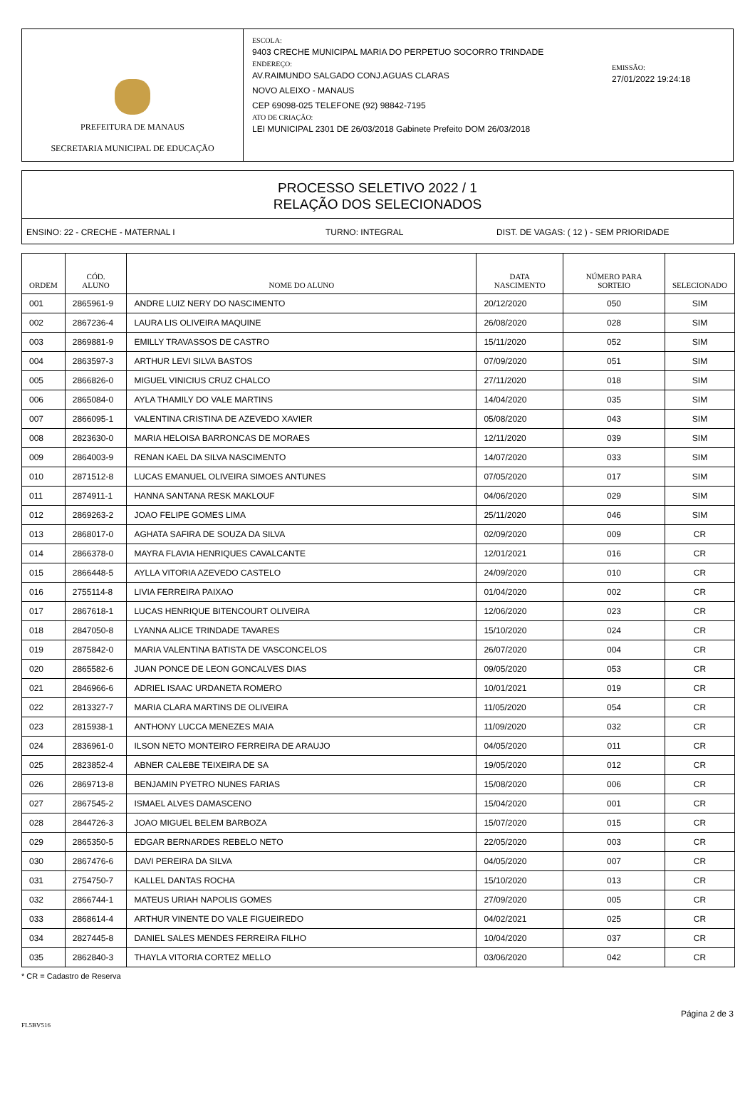PREFEITURA DE MANAUS
SECRETARIA MUNICIPAL DE EDUCAÇÃO
ESCOLA:
9403 CRECHE MUNICIPAL MARIA DO PERPETUO SOCORRO TRINDADE
ENDEREÇO:
AV.RAIMUNDO SALGADO CONJ.AGUAS CLARAS
NOVO ALEIXO - MANAUS
CEP 69098-025 TELEFONE (92) 98842-7195
ATO DE CRIAÇÃO:
LEI MUNICIPAL 2301 DE 26/03/2018 Gabinete Prefeito DOM 26/03/2018
EMISSÃO:
27/01/2022 19:24:18
PROCESSO SELETIVO 2022 / 1
RELAÇÃO DOS SELECIONADOS
ENSINO: 22 - CRECHE - MATERNAL I TURNO: INTEGRAL DIST. DE VAGAS: ( 12 ) - SEM PRIORIDADE
| ORDEM | CÓD. ALUNO | NOME DO ALUNO | DATA NASCIMENTO | NÚMERO PARA SORTEIO | SELECIONADO |
| --- | --- | --- | --- | --- | --- |
| 001 | 2865961-9 | ANDRE LUIZ NERY DO NASCIMENTO | 20/12/2020 | 050 | SIM |
| 002 | 2867236-4 | LAURA LIS OLIVEIRA MAQUINE | 26/08/2020 | 028 | SIM |
| 003 | 2869881-9 | EMILLY TRAVASSOS DE CASTRO | 15/11/2020 | 052 | SIM |
| 004 | 2863597-3 | ARTHUR LEVI SILVA BASTOS | 07/09/2020 | 051 | SIM |
| 005 | 2866826-0 | MIGUEL VINICIUS CRUZ CHALCO | 27/11/2020 | 018 | SIM |
| 006 | 2865084-0 | AYLA THAMILY DO VALE MARTINS | 14/04/2020 | 035 | SIM |
| 007 | 2866095-1 | VALENTINA CRISTINA DE AZEVEDO XAVIER | 05/08/2020 | 043 | SIM |
| 008 | 2823630-0 | MARIA HELOISA BARRONCAS DE MORAES | 12/11/2020 | 039 | SIM |
| 009 | 2864003-9 | RENAN KAEL DA SILVA NASCIMENTO | 14/07/2020 | 033 | SIM |
| 010 | 2871512-8 | LUCAS EMANUEL OLIVEIRA SIMOES ANTUNES | 07/05/2020 | 017 | SIM |
| 011 | 2874911-1 | HANNA SANTANA RESK MAKLOUF | 04/06/2020 | 029 | SIM |
| 012 | 2869263-2 | JOAO FELIPE GOMES LIMA | 25/11/2020 | 046 | SIM |
| 013 | 2868017-0 | AGHATA SAFIRA DE SOUZA DA SILVA | 02/09/2020 | 009 | CR |
| 014 | 2866378-0 | MAYRA FLAVIA HENRIQUES CAVALCANTE | 12/01/2021 | 016 | CR |
| 015 | 2866448-5 | AYLLA VITORIA AZEVEDO CASTELO | 24/09/2020 | 010 | CR |
| 016 | 2755114-8 | LIVIA FERREIRA PAIXAO | 01/04/2020 | 002 | CR |
| 017 | 2867618-1 | LUCAS HENRIQUE BITENCOURT OLIVEIRA | 12/06/2020 | 023 | CR |
| 018 | 2847050-8 | LYANNA ALICE TRINDADE TAVARES | 15/10/2020 | 024 | CR |
| 019 | 2875842-0 | MARIA VALENTINA BATISTA DE VASCONCELOS | 26/07/2020 | 004 | CR |
| 020 | 2865582-6 | JUAN PONCE DE LEON GONCALVES DIAS | 09/05/2020 | 053 | CR |
| 021 | 2846966-6 | ADRIEL ISAAC URDANETA ROMERO | 10/01/2021 | 019 | CR |
| 022 | 2813327-7 | MARIA CLARA MARTINS DE OLIVEIRA | 11/05/2020 | 054 | CR |
| 023 | 2815938-1 | ANTHONY LUCCA MENEZES MAIA | 11/09/2020 | 032 | CR |
| 024 | 2836961-0 | ILSON NETO MONTEIRO FERREIRA DE ARAUJO | 04/05/2020 | 011 | CR |
| 025 | 2823852-4 | ABNER CALEBE TEIXEIRA DE SA | 19/05/2020 | 012 | CR |
| 026 | 2869713-8 | BENJAMIN PYETRO NUNES FARIAS | 15/08/2020 | 006 | CR |
| 027 | 2867545-2 | ISMAEL ALVES DAMASCENO | 15/04/2020 | 001 | CR |
| 028 | 2844726-3 | JOAO MIGUEL BELEM BARBOZA | 15/07/2020 | 015 | CR |
| 029 | 2865350-5 | EDGAR BERNARDES REBELO NETO | 22/05/2020 | 003 | CR |
| 030 | 2867476-6 | DAVI PEREIRA DA SILVA | 04/05/2020 | 007 | CR |
| 031 | 2754750-7 | KALLEL DANTAS ROCHA | 15/10/2020 | 013 | CR |
| 032 | 2866744-1 | MATEUS URIAH NAPOLIS GOMES | 27/09/2020 | 005 | CR |
| 033 | 2868614-4 | ARTHUR VINENTE DO VALE FIGUEIREDO | 04/02/2021 | 025 | CR |
| 034 | 2827445-8 | DANIEL SALES MENDES FERREIRA FILHO | 10/04/2020 | 037 | CR |
| 035 | 2862840-3 | THAYLA VITORIA CORTEZ MELLO | 03/06/2020 | 042 | CR |
* CR = Cadastro de Reserva
Página 2 de 3
FL5BV516